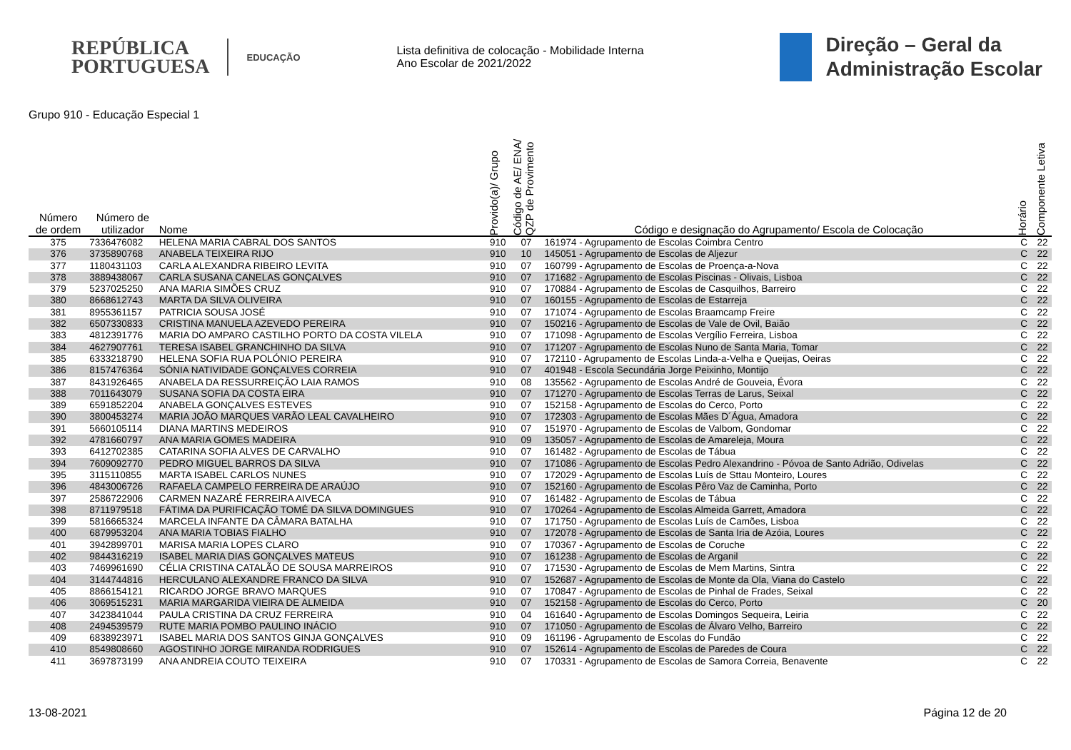REPÚBLICA
PORTUGUESA
EDUCAÇÃO
Lista definitiva de colocação - Mobilidade Interna
Ano Escolar de 2021/2022
Direção – Geral da
Administração Escolar
Grupo 910 - Educação Especial 1
| Número de ordem | Número de utilizador | Nome | Provido(a)/ Grupo | Código de AE/ ENA/ QZP de Provimento | Código e designação do Agrupamento/ Escola de Colocação | Horário | Componente Letiva |
| --- | --- | --- | --- | --- | --- | --- | --- |
| 375 | 7336476082 | HELENA MARIA CABRAL DOS SANTOS | 910 | 07 | 161974 - Agrupamento de Escolas Coimbra Centro | C | 22 |
| 376 | 3735890768 | ANABELA TEIXEIRA RIJO | 910 | 10 | 145051 - Agrupamento de Escolas de Aljezur | C | 22 |
| 377 | 1180431103 | CARLA ALEXANDRA RIBEIRO LEVITA | 910 | 07 | 160799 - Agrupamento de Escolas de Proença-a-Nova | C | 22 |
| 378 | 3889438067 | CARLA SUSANA CANELAS GONÇALVES | 910 | 07 | 171682 - Agrupamento de Escolas Piscinas - Olivais, Lisboa | C | 22 |
| 379 | 5237025250 | ANA MARIA SIMÕES CRUZ | 910 | 07 | 170884 - Agrupamento de Escolas de Casquilhos, Barreiro | C | 22 |
| 380 | 8668612743 | MARTA DA SILVA OLIVEIRA | 910 | 07 | 160155 - Agrupamento de Escolas de Estarreja | C | 22 |
| 381 | 8955361157 | PATRICIA SOUSA JOSÉ | 910 | 07 | 171074 - Agrupamento de Escolas Braamcamp Freire | C | 22 |
| 382 | 6507330833 | CRISTINA MANUELA AZEVEDO PEREIRA | 910 | 07 | 150216 - Agrupamento de Escolas de Vale de Ovil, Baião | C | 22 |
| 383 | 4812391776 | MARIA DO AMPARO CASTILHO PORTO DA COSTA VILELA | 910 | 07 | 171098 - Agrupamento de Escolas Vergílio Ferreira, Lisboa | C | 22 |
| 384 | 4627907761 | TERESA ISABEL GRANCHINHO DA SILVA | 910 | 07 | 171207 - Agrupamento de Escolas Nuno de Santa Maria, Tomar | C | 22 |
| 385 | 6333218790 | HELENA SOFIA RUA POLÓNIO PEREIRA | 910 | 07 | 172110 - Agrupamento de Escolas Linda-a-Velha e Queijas, Oeiras | C | 22 |
| 386 | 8157476364 | SÓNIA NATIVIDADE GONÇALVES CORREIA | 910 | 07 | 401948 - Escola Secundária Jorge Peixinho, Montijo | C | 22 |
| 387 | 8431926465 | ANABELA DA RESSURREIÇÃO LAIA RAMOS | 910 | 08 | 135562 - Agrupamento de Escolas André de Gouveia, Évora | C | 22 |
| 388 | 7011643079 | SUSANA SOFIA DA COSTA EIRA | 910 | 07 | 171270 - Agrupamento de Escolas Terras de Larus, Seixal | C | 22 |
| 389 | 6591852204 | ANABELA GONÇALVES ESTEVES | 910 | 07 | 152158 - Agrupamento de Escolas do Cerco, Porto | C | 22 |
| 390 | 3800453274 | MARIA JOÃO MARQUES VARÃO LEAL CAVALHEIRO | 910 | 07 | 172303 - Agrupamento de Escolas Mães D´Água, Amadora | C | 22 |
| 391 | 5660105114 | DIANA MARTINS MEDEIROS | 910 | 07 | 151970 - Agrupamento de Escolas de Valbom, Gondomar | C | 22 |
| 392 | 4781660797 | ANA MARIA GOMES MADEIRA | 910 | 09 | 135057 - Agrupamento de Escolas de Amareleja, Moura | C | 22 |
| 393 | 6412702385 | CATARINA SOFIA ALVES DE CARVALHO | 910 | 07 | 161482 - Agrupamento de Escolas de Tábua | C | 22 |
| 394 | 7609092770 | PEDRO MIGUEL BARROS DA SILVA | 910 | 07 | 171086 - Agrupamento de Escolas Pedro Alexandrino - Póvoa de Santo Adrião, Odivelas | C | 22 |
| 395 | 3115110855 | MARTA ISABEL CARLOS NUNES | 910 | 07 | 172029 - Agrupamento de Escolas Luís de Sttau Monteiro, Loures | C | 22 |
| 396 | 4843006726 | RAFAELA CAMPELO FERREIRA DE ARAÚJO | 910 | 07 | 152160 - Agrupamento de Escolas Pêro Vaz de Caminha, Porto | C | 22 |
| 397 | 2586722906 | CARMEN NAZARÉ FERREIRA AIVECA | 910 | 07 | 161482 - Agrupamento de Escolas de Tábua | C | 22 |
| 398 | 8711979518 | FÁTIMA DA PURIFICAÇÃO TOMÉ DA SILVA DOMINGUES | 910 | 07 | 170264 - Agrupamento de Escolas Almeida Garrett, Amadora | C | 22 |
| 399 | 5816665324 | MARCELA INFANTE DA CÂMARA BATALHA | 910 | 07 | 171750 - Agrupamento de Escolas Luís de Camões, Lisboa | C | 22 |
| 400 | 6879953204 | ANA MARIA TOBIAS FIALHO | 910 | 07 | 172078 - Agrupamento de Escolas de Santa Iria de Azóia, Loures | C | 22 |
| 401 | 3942899701 | MARISA MARIA LOPES CLARO | 910 | 07 | 170367 - Agrupamento de Escolas de Coruche | C | 22 |
| 402 | 9844316219 | ISABEL MARIA DIAS GONÇALVES MATEUS | 910 | 07 | 161238 - Agrupamento de Escolas de Arganil | C | 22 |
| 403 | 7469961690 | CÉLIA CRISTINA CATALÃO DE SOUSA MARREIROS | 910 | 07 | 171530 - Agrupamento de Escolas de Mem Martins, Sintra | C | 22 |
| 404 | 3144744816 | HERCULANO ALEXANDRE FRANCO DA SILVA | 910 | 07 | 152687 - Agrupamento de Escolas de Monte da Ola, Viana do Castelo | C | 22 |
| 405 | 8866154121 | RICARDO JORGE BRAVO MARQUES | 910 | 07 | 170847 - Agrupamento de Escolas de Pinhal de Frades, Seixal | C | 22 |
| 406 | 3069515231 | MARIA MARGARIDA VIEIRA DE ALMEIDA | 910 | 07 | 152158 - Agrupamento de Escolas do Cerco, Porto | C | 20 |
| 407 | 3423841044 | PAULA CRISTINA DA CRUZ FERREIRA | 910 | 04 | 161640 - Agrupamento de Escolas Domingos Sequeira, Leiria | C | 22 |
| 408 | 2494539579 | RUTE MARIA POMBO PAULINO INÁCIO | 910 | 07 | 171050 - Agrupamento de Escolas de Álvaro Velho, Barreiro | C | 22 |
| 409 | 6838923971 | ISABEL MARIA DOS SANTOS GINJA GONÇALVES | 910 | 09 | 161196 - Agrupamento de Escolas do Fundão | C | 22 |
| 410 | 8549808660 | AGOSTINHO JORGE MIRANDA RODRIGUES | 910 | 07 | 152614 - Agrupamento de Escolas de Paredes de Coura | C | 22 |
| 411 | 3697873199 | ANA ANDREIA COUTO TEIXEIRA | 910 | 07 | 170331 - Agrupamento de Escolas de Samora Correia, Benavente | C | 22 |
13-08-2021 Página 12 de 20